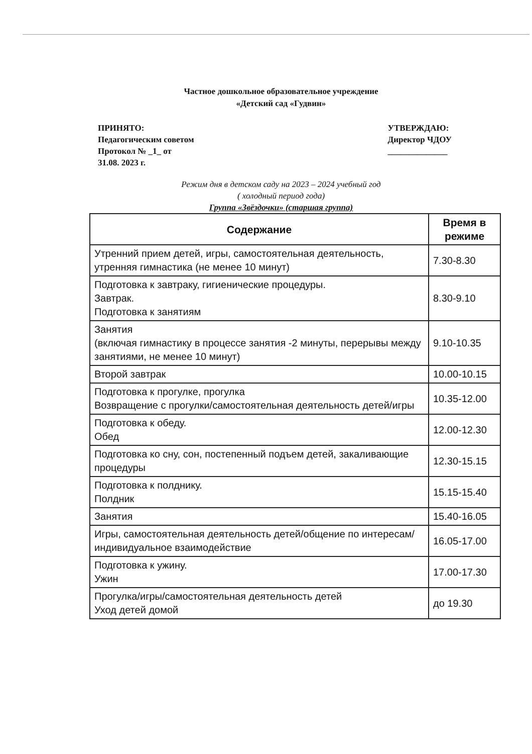Частное дошкольное образовательное учреждение
«Детский сад «Гудвин»
ПРИНЯТО:
Педагогическим советом
Протокол № _1_ от
31.08. 2023 г.
УТВЕРЖДАЮ:
Директор ЧДОУ
______________
Режим дня в детском саду на 2023 – 2024 учебный год
( холодный период года)
Группа «Звёздочки» (старшая группа)
| Содержание | Время в режиме |
| --- | --- |
| Утренний прием детей, игры, самостоятельная деятельность, утренняя гимнастика (не менее 10 минут) | 7.30-8.30 |
| Подготовка к завтраку, гигиенические процедуры. Завтрак. Подготовка к занятиям | 8.30-9.10 |
| Занятия (включая гимнастику в процессе занятия -2 минуты, перерывы между занятиями, не менее 10 минут) | 9.10-10.35 |
| Второй завтрак | 10.00-10.15 |
| Подготовка к прогулке, прогулка Возвращение с прогулки/самостоятельная деятельность детей/игры | 10.35-12.00 |
| Подготовка к обеду. Обед | 12.00-12.30 |
| Подготовка ко сну, сон, постепенный подъем детей, закаливающие процедуры | 12.30-15.15 |
| Подготовка к полднику. Полдник | 15.15-15.40 |
| Занятия | 15.40-16.05 |
| Игры, самостоятельная деятельность детей/общение по интересам/индивидуальное взаимодействие | 16.05-17.00 |
| Подготовка к ужину. Ужин | 17.00-17.30 |
| Прогулка/игры/самостоятельная деятельность детей Уход детей домой | до 19.30 |